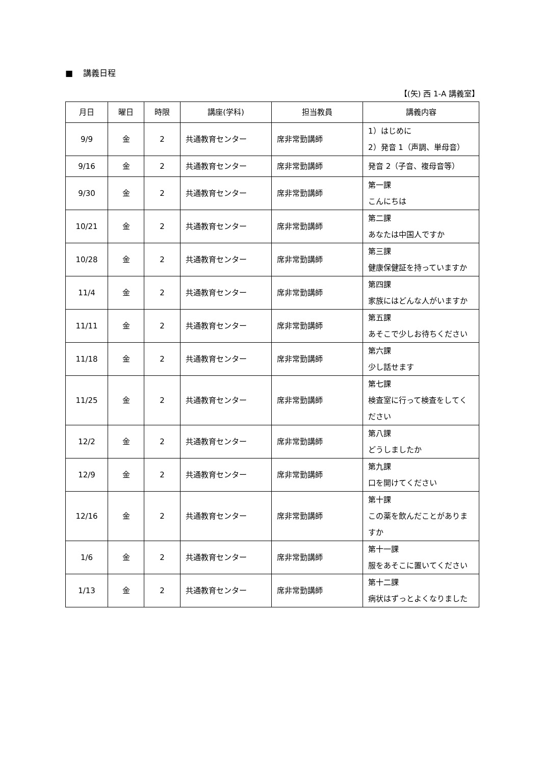■ 講義日程
【(矢) 西 1-A 講義室】
| 月日 | 曜日 | 時限 | 講座(学科) | 担当教員 | 講義内容 |
| --- | --- | --- | --- | --- | --- |
| 9/9 | 金 | 2 | 共通教育センター | 席非常勤講師 | 1）はじめに 2）発音 1（声調、単母音） |
| 9/16 | 金 | 2 | 共通教育センター | 席非常勤講師 | 発音 2（子音、複母音等） |
| 9/30 | 金 | 2 | 共通教育センター | 席非常勤講師 | 第一課 こんにちは |
| 10/21 | 金 | 2 | 共通教育センター | 席非常勤講師 | 第二課 あなたは中国人ですか |
| 10/28 | 金 | 2 | 共通教育センター | 席非常勤講師 | 第三課 健康保健証を持っていますか |
| 11/4 | 金 | 2 | 共通教育センター | 席非常勤講師 | 第四課 家族にはどんな人がいますか |
| 11/11 | 金 | 2 | 共通教育センター | 席非常勤講師 | 第五課 あそこで少しお待ちください |
| 11/18 | 金 | 2 | 共通教育センター | 席非常勤講師 | 第六課 少し話せます |
| 11/25 | 金 | 2 | 共通教育センター | 席非常勤講師 | 第七課 検査室に行って検査をしてください |
| 12/2 | 金 | 2 | 共通教育センター | 席非常勤講師 | 第八課 どうしましたか |
| 12/9 | 金 | 2 | 共通教育センター | 席非常勤講師 | 第九課 口を開けてください |
| 12/16 | 金 | 2 | 共通教育センター | 席非常勤講師 | 第十課 この薬を飲んだことがありますか |
| 1/6 | 金 | 2 | 共通教育センター | 席非常勤講師 | 第十一課 服をあそこに置いてください |
| 1/13 | 金 | 2 | 共通教育センター | 席非常勤講師 | 第十二課 病状はずっとよくなりました |